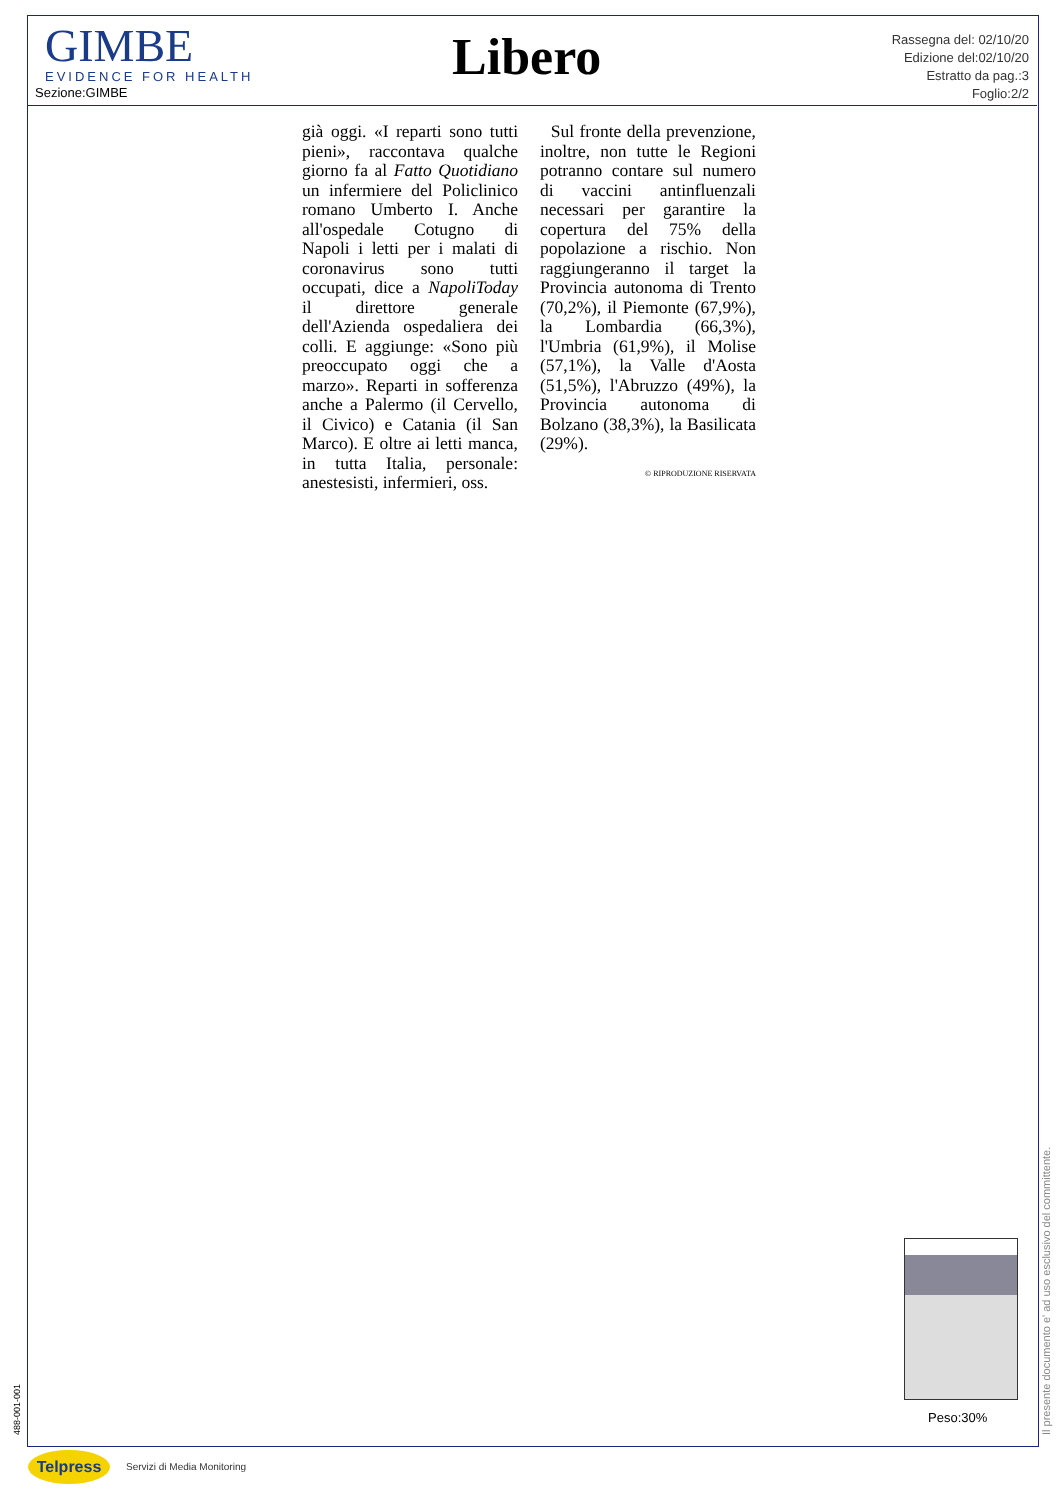GIMBE
EVIDENCE FOR HEALTH
Sezione:GIMBE
Libero
Rassegna del: 02/10/20
Edizione del:02/10/20
Estratto da pag.:3
Foglio:2/2
già oggi. «I reparti sono tutti pieni», raccontava qualche giorno fa al Fatto Quotidiano un infermiere del Policlinico romano Umberto I. Anche all'ospedale Cotugno di Napoli i letti per i malati di coronavirus sono tutti occupati, dice a NapoliToday il direttore generale dell'Azienda ospedaliera dei colli. E aggiunge: «Sono più preoccupato oggi che a marzo». Reparti in sofferenza anche a Palermo (il Cervello, il Civico) e Catania (il San Marco). E oltre ai letti manca, in tutta Italia, personale: anestesisti, infermieri, oss.
Sul fronte della prevenzione, inoltre, non tutte le Regioni potranno contare sul numero di vaccini antinfluenzali necessari per garantire la copertura del 75% della popolazione a rischio. Non raggiungeranno il target la Provincia autonoma di Trento (70,2%), il Piemonte (67,9%), la Lombardia (66,3%), l'Umbria (61,9%), il Molise (57,1%), la Valle d'Aosta (51,5%), l'Abruzzo (49%), la Provincia autonoma di Bolzano (38,3%), la Basilicata (29%).
© RIPRODUZIONE RISERVATA
Peso:30%
Il presente documento e' ad uso esclusivo del committente.
488-001-001
Telpress Servizi di Media Monitoring